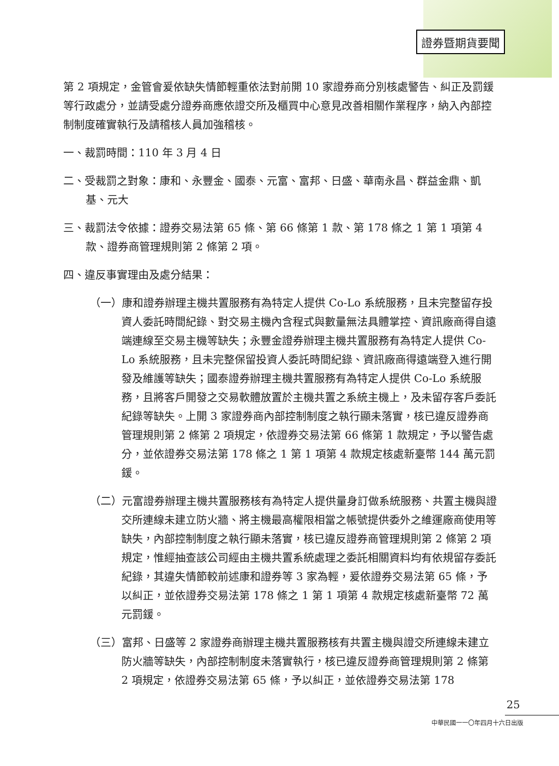證券暨期貨要聞
第 2 項規定，金管會爰依缺失情節輕重依法對前開 10 家證券商分別核處警告、糾正及罰鍰等行政處分，並請受處分證券商應依證交所及櫃買中心意見改善相關作業程序，納入內部控制制度確實執行及請稽核人員加強稽核。
一、裁罰時間：110 年 3 月 4 日
二、受裁罰之對象：康和、永豐金、國泰、元富、富邦、日盛、華南永昌、群益金鼎、凱基、元大
三、裁罰法令依據：證券交易法第 65 條、第 66 條第 1 款、第 178 條之 1 第 1 項第 4 款、證券商管理規則第 2 條第 2 項。
四、違反事實理由及處分結果：
（一）康和證券辦理主機共置服務有為特定人提供 Co-Lo 系統服務，且未完整留存投資人委託時間紀錄、對交易主機內含程式與數量無法具體掌控、資訊廠商得自遠端連線至交易主機等缺失；永豐金證券辦理主機共置服務有為特定人提供 Co-Lo 系統服務，且未完整保留投資人委託時間紀錄、資訊廠商得遠端登入進行開發及維護等缺失；國泰證券辦理主機共置服務有為特定人提供 Co-Lo 系統服務，且將客戶開發之交易軟體放置於主機共置之系統主機上，及未留存客戶委託紀錄等缺失。上開 3 家證券商內部控制制度之執行顯未落實，核已違反證券商管理規則第 2 條第 2 項規定，依證券交易法第 66 條第 1 款規定，予以警告處分，並依證券交易法第 178 條之 1 第 1 項第 4 款規定核處新臺幣 144 萬元罰鍰。
（二）元富證券辦理主機共置服務核有為特定人提供量身訂做系統服務、共置主機與證交所連線未建立防火牆、將主機最高權限相當之帳號提供委外之維運廠商使用等缺失，內部控制制度之執行顯未落實，核已違反證券商管理規則第 2 條第 2 項規定，惟經抽查該公司經由主機共置系統處理之委託相關資料均有依規留存委託紀錄，其違失情節較前述康和證券等 3 家為輕，爰依證券交易法第 65 條，予以糾正，並依證券交易法第 178 條之 1 第 1 項第 4 款規定核處新臺幣 72 萬元罰鍰。
（三）富邦、日盛等 2 家證券商辦理主機共置服務核有共置主機與證交所連線未建立防火牆等缺失，內部控制制度未落實執行，核已違反證券商管理規則第 2 條第 2 項規定，依證券交易法第 65 條，予以糾正，並依證券交易法第 178
25
中華民國一一〇年四月十六日出版